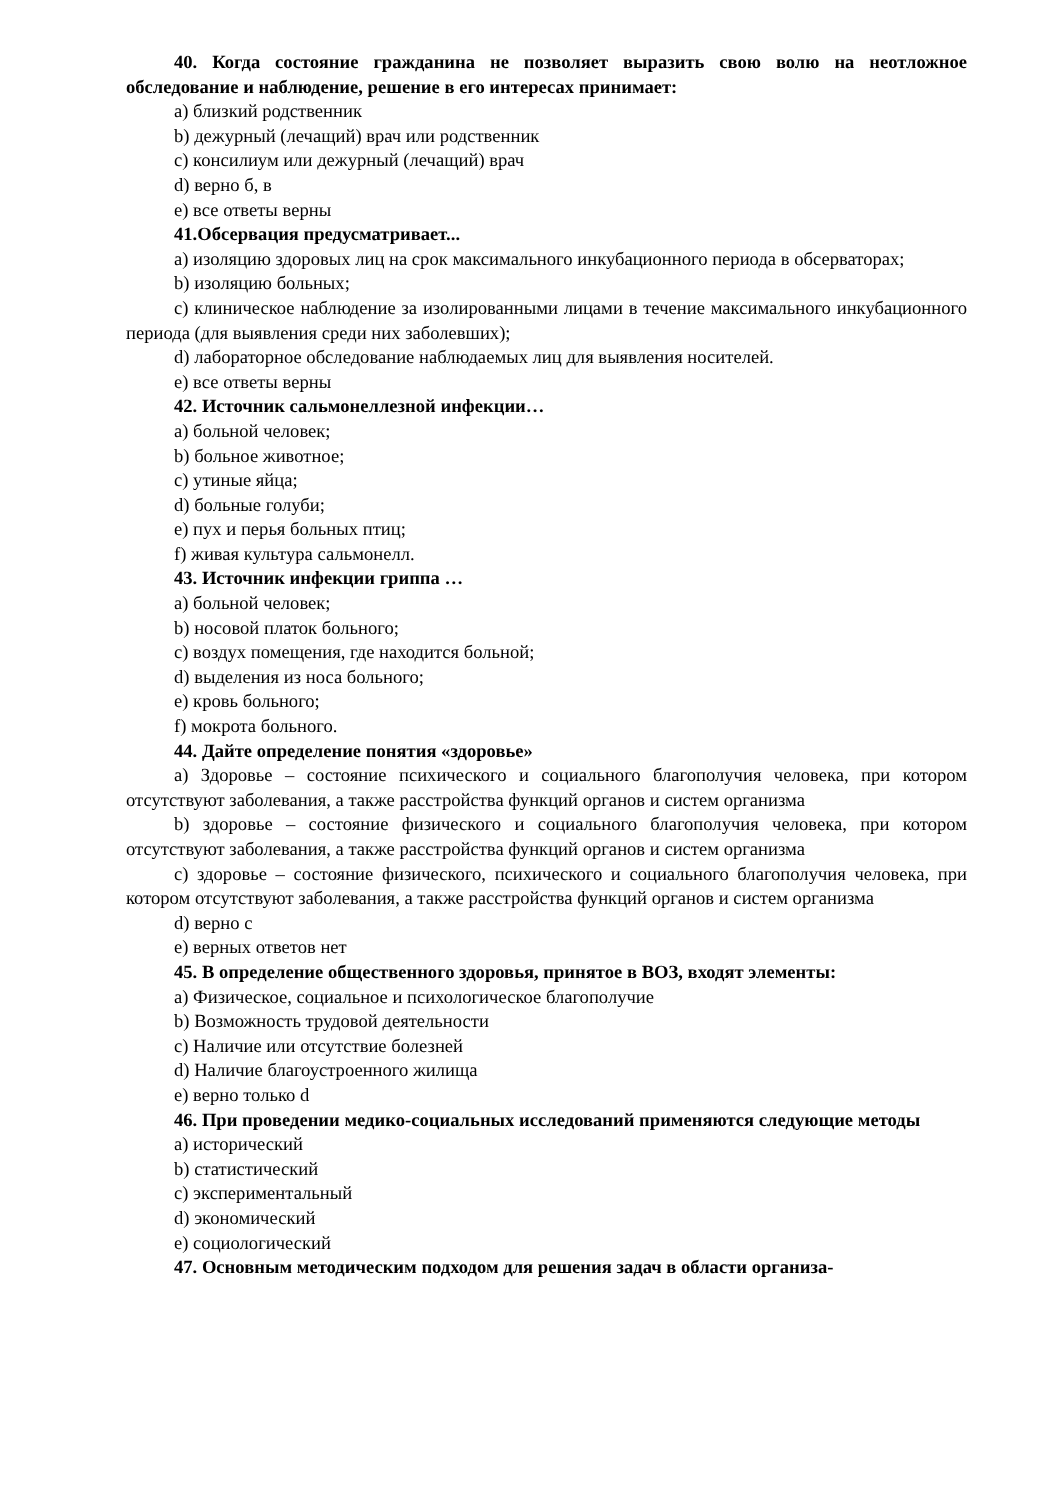40. Когда состояние гражданина не позволяет выразить свою волю на неотложное обследование и наблюдение, решение в его интересах принимает:
a) близкий родственник
b) дежурный (лечащий) врач или родственник
c) консилиум или дежурный (лечащий) врач
d) верно б, в
e) все ответы верны
41.Обсервация предусматривает...
a) изоляцию здоровых лиц на срок максимального инкубационного периода в обсерваторах;
b) изоляцию больных;
c) клиническое наблюдение за изолированными лицами в течение максимального инкубационного периода (для выявления среди них заболевших);
d) лабораторное обследование наблюдаемых лиц для выявления носителей.
e) все ответы верны
42. Источник сальмонеллезной инфекции…
a) больной человек;
b) больное животное;
c) утиные яйца;
d) больные голуби;
e) пух и перья больных птиц;
f) живая культура сальмонелл.
43. Источник инфекции гриппа …
a) больной человек;
b) носовой платок больного;
c) воздух помещения, где находится больной;
d) выделения из носа больного;
e) кровь больного;
f) мокрота больного.
44. Дайте определение понятия «здоровье»
a) Здоровье – состояние психического и социального благополучия человека, при котором отсутствуют заболевания, а также расстройства функций органов и систем организма
b) здоровье – состояние физического и социального благополучия человека, при котором отсутствуют заболевания, а также расстройства функций органов и систем организма
c) здоровье – состояние физического, психического и социального благополучия человека, при котором отсутствуют заболевания, а также расстройства функций органов и систем организма
d) верно c
e) верных ответов нет
45. В определение общественного здоровья, принятое в ВОЗ, входят элементы:
a) Физическое, социальное и психологическое благополучие
b) Возможность трудовой деятельности
c) Наличие или отсутствие болезней
d) Наличие благоустроенного жилища
e) верно только d
46. При проведении медико-социальных исследований применяются следующие методы
a) исторический
b) статистический
c) экспериментальный
d) экономический
e) социологический
47. Основным методическим подходом для решения задач в области организа-